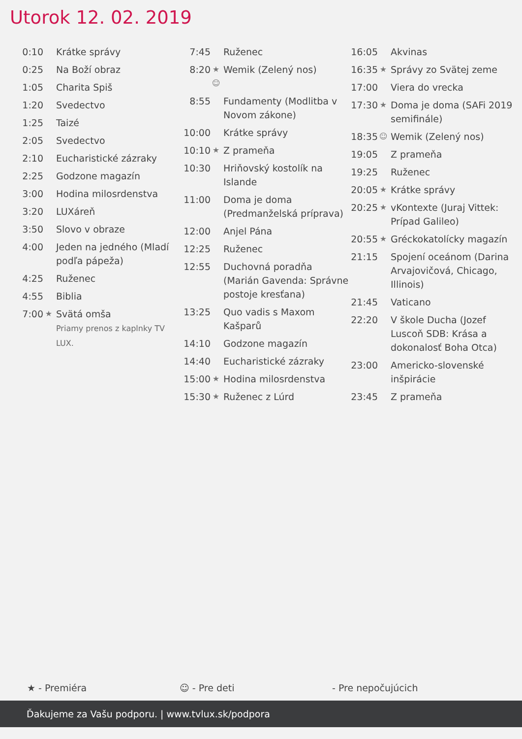Utorok 12. 02. 2019
| 0:10 | | Krátke správy |
| 0:25 | | Na Boží obraz |
| 1:05 | | Charita Spiš |
| 1:20 | | Svedectvo |
| 1:25 | | Taizé |
| 2:05 | | Svedectvo |
| 2:10 | | Eucharistické zázraky |
| 2:25 | | Godzone magazín |
| 3:00 | | Hodina milosrdenstva |
| 3:20 | | LUXáreň |
| 3:50 | | Slovo v obraze |
| 4:00 | | Jeden na jedného (Mladí podľa pápeža) |
| 4:25 | | Ruženec |
| 4:55 | | Biblia |
| 7:00 | ★ | Svätá omša Priamy prenos z kaplnky TV LUX. |
| 7:45 | | Ruženec |
| 8:20 | ★ ☺ | Wemik (Zelený nos) |
| 8:55 | | Fundamenty (Modlitba v Novom zákone) |
| 10:00 | | Krátke správy |
| 10:10 | ★ | Z prameňa |
| 10:30 | | Hriňovský kostolík na Islande |
| 11:00 | | Doma je doma (Predmanželská príprava) |
| 12:00 | | Anjel Pána |
| 12:25 | | Ruženec |
| 12:55 | | Duchovná poradňa (Marián Gavenda: Správne postoje kresťana) |
| 13:25 | | Quo vadis s Maxom Kašparů |
| 14:10 | | Godzone magazín |
| 14:40 | | Eucharistické zázraky |
| 15:00 | ★ | Hodina milosrdenstva |
| 15:30 | ★ | Ruženec z Lúrd |
| 16:05 | | Akvinas |
| 16:35 | ★ | Správy zo Svätej zeme |
| 17:00 | | Viera do vrecka |
| 17:30 | ★ | Doma je doma (SAFi 2019 semifinále) |
| 18:35 | ☺ | Wemik (Zelený nos) |
| 19:05 | | Z prameňa |
| 19:25 | | Ruženec |
| 20:05 | ★ | Krátke správy |
| 20:25 | ★ | vKontexte (Juraj Vittek: Prípad Galileo) |
| 20:55 | ★ | Gréckokatolícky magazín |
| 21:15 | | Spojení oceánom (Darina Arvajovičová, Chicago, Illinois) |
| 21:45 | | Vaticano |
| 22:20 | | V škole Ducha (Jozef Luscoň SDB: Krása a dokonalosť Boha Otca) |
| 23:00 | | Americko-slovenské inšpirácie |
| 23:45 | | Z prameňa |
★ - Premiéra ☺ - Pre deti - Pre nepočujúcich
Ďakujeme za Vašu podporu. | www.tvlux.sk/podpora